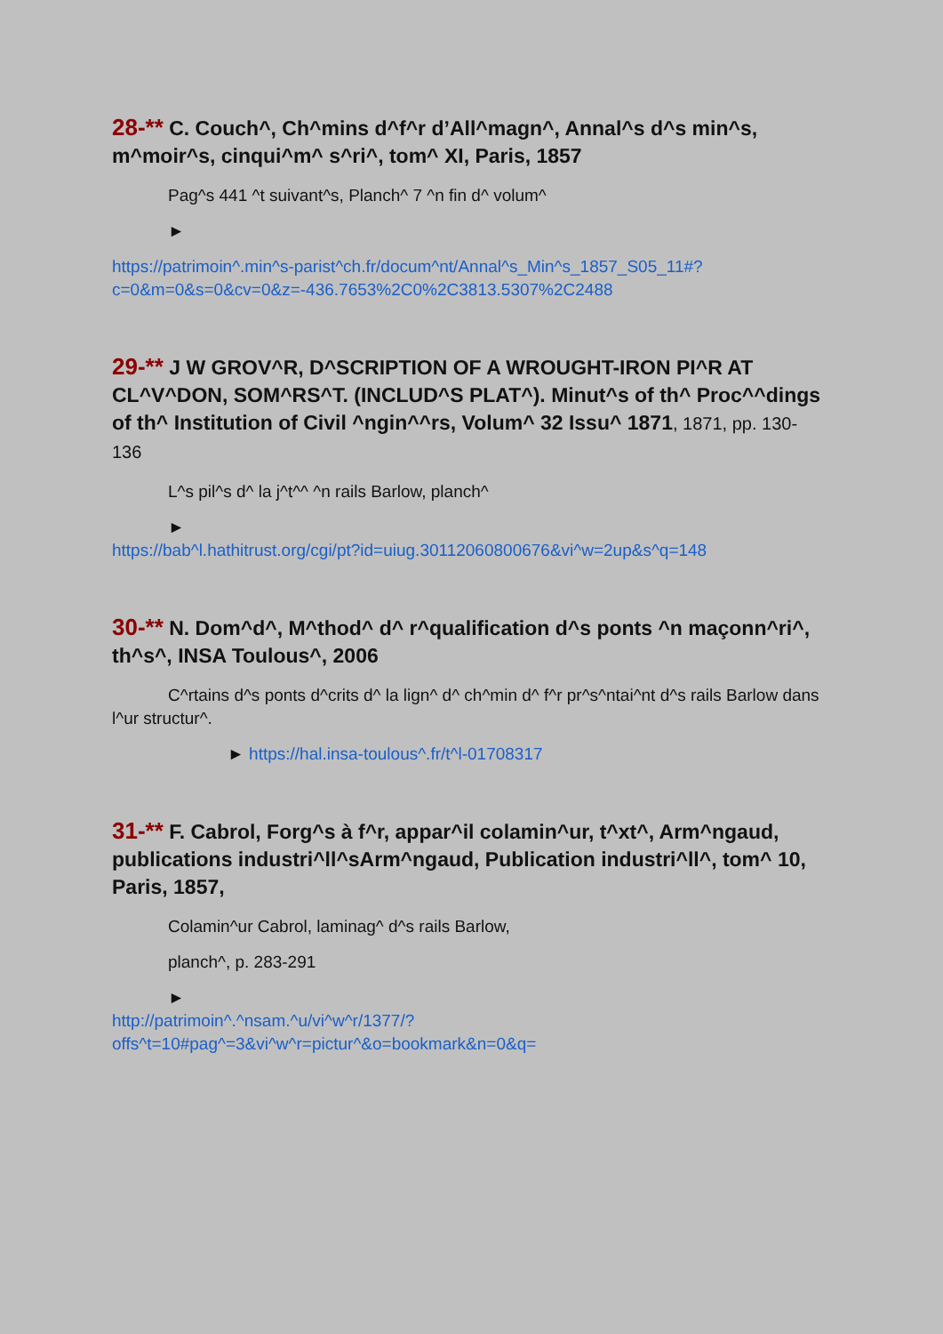28-** C. Couch^, Ch^mins d^f^r d’All^magn^, Annal^s d^s min^s, m^moir^s, cinqui^m^ s^ri^, tom^ XI, Paris, 1857
Pag^s 441 ^t suivant^s, Planch^ 7 ^n fin d^ volum^
►
https://patrimoin^.min^s-parist^ch.fr/docum^nt/Annal^s_Min^s_1857_S05_11#?c=0&m=0&s=0&cv=0&z=-436.7653%2C0%2C3813.5307%2C2488
29-** J W GROV^R, D^SCRIPTION OF A WROUGHT-IRON PI^R AT CL^V^DON, SOM^RS^T. (INCLUD^S PLAT^). Minut^s of th^ Proc^^dings of th^ Institution of Civil ^ngin^^rs, Volum^ 32 Issu^ 1871, 1871, pp. 130-136
L^s pil^s d^ la j^t^^ ^n rails Barlow, planch^
►
https://bab^l.hathitrust.org/cgi/pt?id=uiug.30112060800676&vi^w=2up&s^q=148
30-** N. Dom^d^, M^thod^ d^ r^qualification d^s ponts ^n maçonn^ri^, th^s^, INSA Toulous^, 2006
C^rtains d^s ponts d^crits d^ la lign^ d^ ch^min d^ f^r pr^s^ntai^nt d^s rails Barlow dans l^ur structur^.
► https://hal.insa-toulous^.fr/t^l-01708317
31-** F. Cabrol, Forg^s à f^r, appar^il colamin^ur, t^xt^, Arm^ngaud, publications industri^ll^sArm^ngaud, Publication industri^ll^, tom^ 10, Paris, 1857,
Colamin^ur Cabrol, laminag^ d^s rails Barlow,
planch^, p. 283-291
►
http://patrimoin^.^nsam.^u/vi^w^r/1377/?offs^t=10#pag^=3&vi^w^r=pictur^&o=bookmark&n=0&q=